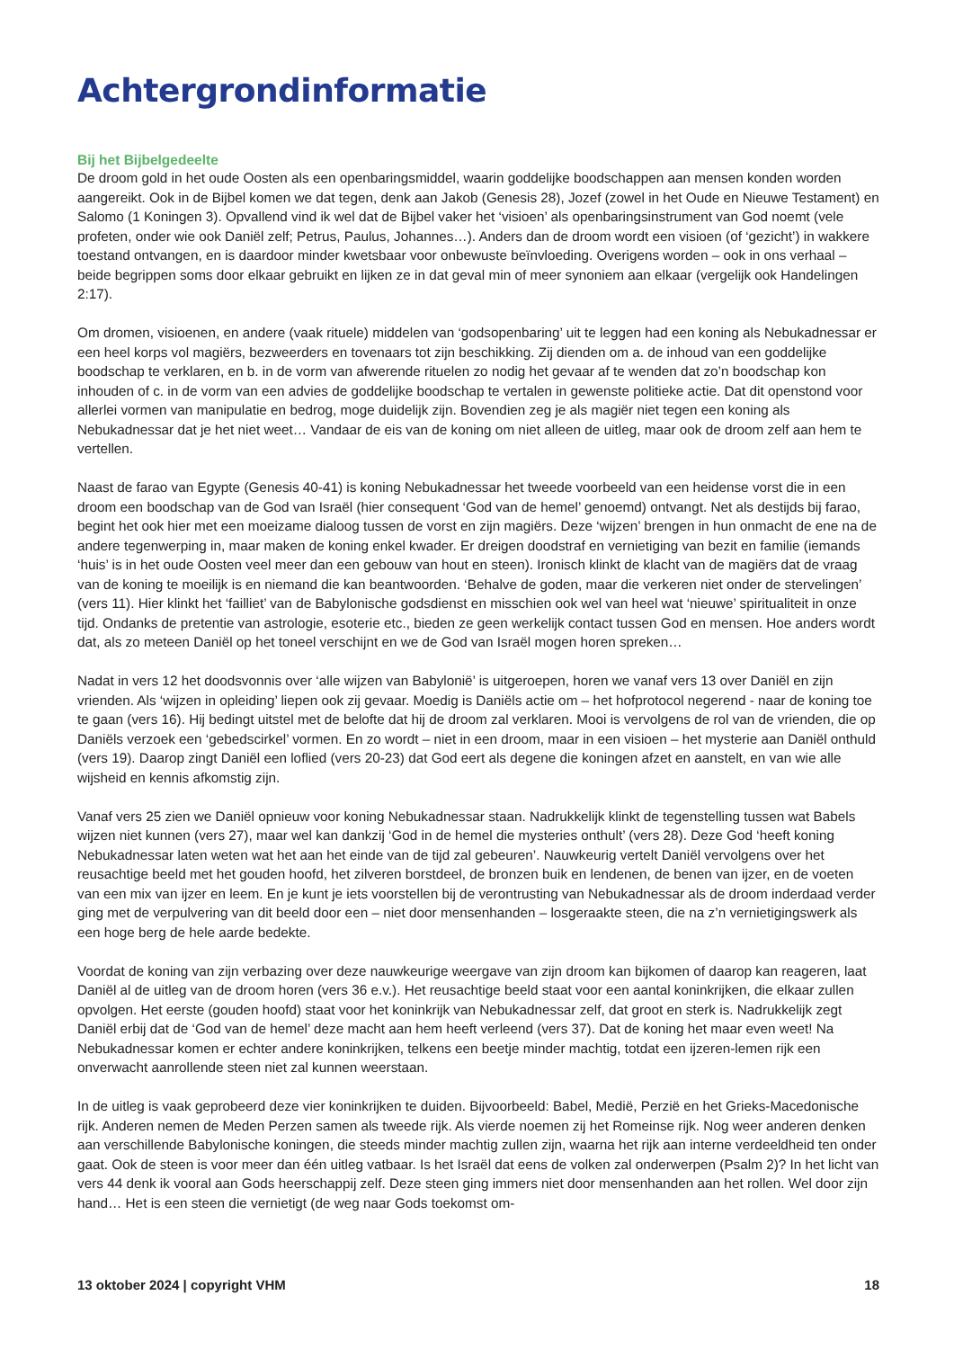Achtergrondinformatie
Bij het Bijbelgedeelte
De droom gold in het oude Oosten als een openbaringsmiddel, waarin goddelijke boodschappen aan mensen konden worden aangereikt. Ook in de Bijbel komen we dat tegen, denk aan Jakob (Genesis 28), Jozef (zowel in het Oude en Nieuwe Testament) en Salomo (1 Koningen 3). Opvallend vind ik wel dat de Bijbel vaker het ‘visioen’ als openbaringsinstrument van God noemt (vele profeten, onder wie ook Daniël zelf; Petrus, Paulus, Johannes…). Anders dan de droom wordt een visioen (of ‘gezicht’) in wakkere toestand ontvangen, en is daardoor minder kwetsbaar voor onbewuste beïnvloeding. Overigens worden – ook in ons verhaal – beide begrippen soms door elkaar gebruikt en lijken ze in dat geval min of meer synoniem aan elkaar (vergelijk ook Handelingen 2:17).
Om dromen, visioenen, en andere (vaak rituele) middelen van ‘godsopenbaring’ uit te leggen had een koning als Nebukadnessar er een heel korps vol magiërs, bezweerders en tovenaars tot zijn beschikking. Zij dienden om a. de inhoud van een goddelijke boodschap te verklaren, en b. in de vorm van afwerende rituelen zo nodig het gevaar af te wenden dat zo’n boodschap kon inhouden of c. in de vorm van een advies de goddelijke boodschap te vertalen in gewenste politieke actie. Dat dit openstond voor allerlei vormen van manipulatie en bedrog, moge duidelijk zijn. Bovendien zeg je als magiër niet tegen een koning als Nebukadnessar dat je het niet weet… Vandaar de eis van de koning om niet alleen de uitleg, maar ook de droom zelf aan hem te vertellen.
Naast de farao van Egypte (Genesis 40-41) is koning Nebukadnessar het tweede voorbeeld van een heidense vorst die in een droom een boodschap van de God van Israël (hier consequent ‘God van de hemel’ genoemd) ontvangt. Net als destijds bij farao, begint het ook hier met een moeizame dialoog tussen de vorst en zijn magiërs. Deze ‘wijzen’ brengen in hun onmacht de ene na de andere tegenwerping in, maar maken de koning enkel kwader. Er dreigen doodstraf en vernietiging van bezit en familie (iemands ‘huis’ is in het oude Oosten veel meer dan een gebouw van hout en steen). Ironisch klinkt de klacht van de magiërs dat de vraag van de koning te moeilijk is en niemand die kan beantwoorden. ‘Behalve de goden, maar die verkeren niet onder de stervelingen’ (vers 11). Hier klinkt het ‘failliet’ van de Babylonische godsdienst en misschien ook wel van heel wat ‘nieuwe’ spiritualiteit in onze tijd. Ondanks de pretentie van astrologie, esoterie etc., bieden ze geen werkelijk contact tussen God en mensen. Hoe anders wordt dat, als zo meteen Daniël op het toneel verschijnt en we de God van Israël mogen horen spreken…
Nadat in vers 12 het doodsvonnis over ‘alle wijzen van Babylonië’ is uitgeroepen, horen we vanaf vers 13 over Daniël en zijn vrienden. Als ‘wijzen in opleiding’ liepen ook zij gevaar. Moedig is Daniëls actie om – het hofprotocol negerend - naar de koning toe te gaan (vers 16). Hij bedingt uitstel met de belofte dat hij de droom zal verklaren. Mooi is vervolgens de rol van de vrienden, die op Daniëls verzoek een ‘gebedscirkel’ vormen. En zo wordt – niet in een droom, maar in een visioen – het mysterie aan Daniël onthuld (vers 19). Daarop zingt Daniël een loflied (vers 20-23) dat God eert als degene die koningen afzet en aanstelt, en van wie alle wijsheid en kennis afkomstig zijn.
Vanaf vers 25 zien we Daniël opnieuw voor koning Nebukadnessar staan. Nadrukkelijk klinkt de tegenstelling tussen wat Babels wijzen niet kunnen (vers 27), maar wel kan dankzij ‘God in de hemel die mysteries onthult’ (vers 28). Deze God ‘heeft koning Nebukadnessar laten weten wat het aan het einde van de tijd zal gebeuren’. Nauwkeurig vertelt Daniël vervolgens over het reusachtige beeld met het gouden hoofd, het zilveren borstdeel, de bronzen buik en lendenen, de benen van ijzer, en de voeten van een mix van ijzer en leem. En je kunt je iets voorstellen bij de verontrusting van Nebukadnessar als de droom inderdaad verder ging met de verpulvering van dit beeld door een – niet door mensenhanden – losgeraakte steen, die na z’n vernietigingswerk als een hoge berg de hele aarde bedekte.
Voordat de koning van zijn verbazing over deze nauwkeurige weergave van zijn droom kan bijkomen of daarop kan reageren, laat Daniël al de uitleg van de droom horen (vers 36 e.v.). Het reusachtige beeld staat voor een aantal koninkrijken, die elkaar zullen opvolgen. Het eerste (gouden hoofd) staat voor het koninkrijk van Nebukadnessar zelf, dat groot en sterk is. Nadrukkelijk zegt Daniël erbij dat de ‘God van de hemel’ deze macht aan hem heeft verleend (vers 37). Dat de koning het maar even weet! Na Nebukadnessar komen er echter andere koninkrijken, telkens een beetje minder machtig, totdat een ijzeren-lemen rijk een onverwacht aanrollende steen niet zal kunnen weerstaan.
In de uitleg is vaak geprobeerd deze vier koninkrijken te duiden. Bijvoorbeeld: Babel, Medië, Perzië en het Grieks-Macedonische rijk. Anderen nemen de Meden Perzen samen als tweede rijk. Als vierde noemen zij het Romeinse rijk. Nog weer anderen denken aan verschillende Babylonische koningen, die steeds minder machtig zullen zijn, waarna het rijk aan interne verdeeldheid ten onder gaat. Ook de steen is voor meer dan één uitleg vatbaar. Is het Israël dat eens de volken zal onderwerpen (Psalm 2)? In het licht van vers 44 denk ik vooral aan Gods heerschappij zelf. Deze steen ging immers niet door mensenhanden aan het rollen. Wel door zijn hand… Het is een steen die vernietigt (de weg naar Gods toekomst om-
13 oktober 2024 | copyright VHM 18